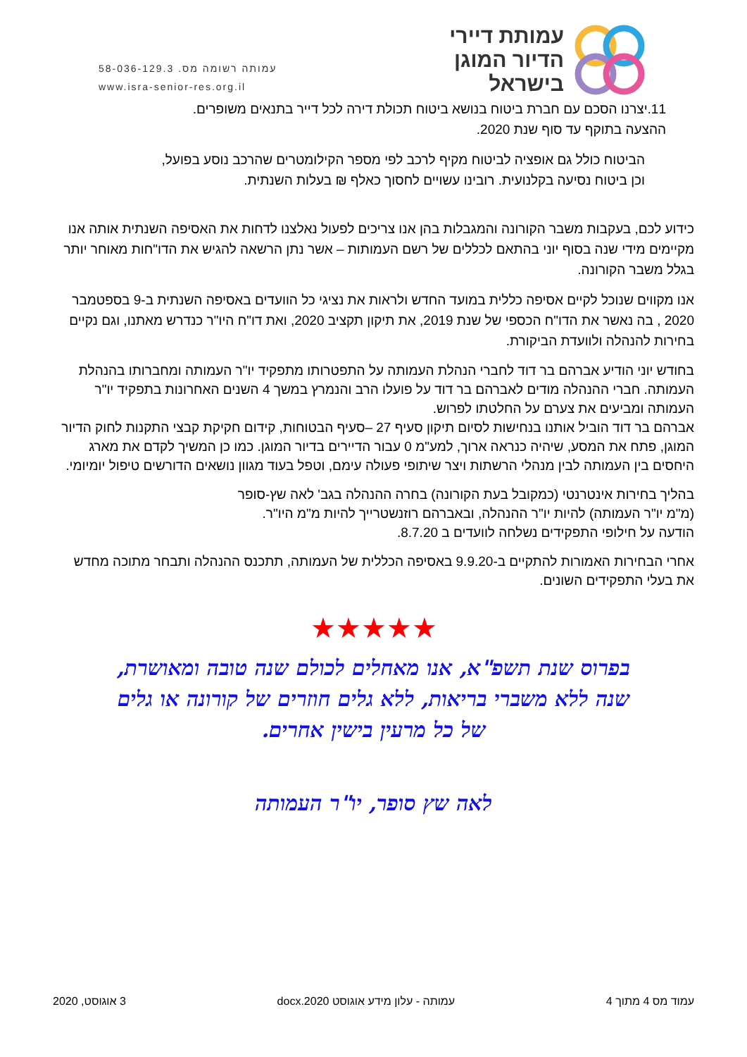עמותת דיירי
הדיור המוגן
בישראל
עמותה רשומה מס. 58-036-129.3
www.isra-senior-res.org.il
11.יצרנו הסכם עם חברת ביטוח בנושא ביטוח תכולת דירה לכל דייר בתנאים משופרים.
ההצעה בתוקף עד סוף שנת 2020.
הביטוח כולל גם אופציה לביטוח מקיף לרכב לפי מספר הקילומטרים שהרכב נוסע בפועל,
וכן ביטוח נסיעה בקלנועית. רובינו עשויים לחסוך כאלף ₪ בעלות השנתית.
כידוע לכם, בעקבות משבר הקורונה והמגבלות בהן אנו צריכים לפעול נאלצנו לדחות את האסיפה השנתית אותה אנו מקיימים מידי שנה בסוף יוני בהתאם לכללים של רשם העמותות – אשר נתן הרשאה להגיש את הדו"חות מאוחר יותר בגלל משבר הקורונה.
אנו מקווים שנוכל לקיים אסיפה כללית במועד החדש ולראות את נציגי כל הוועדים באסיפה השנתית ב-9 בספטמבר 2020 , בה נאשר את הדו"ח הכספי של שנת 2019, את תיקון תקציב 2020, ואת דו"ח היו"ר כנדרש מאתנו, וגם נקיים בחירות להנהלה ולוועדת הביקורת.
בחודש יוני הודיע אברהם בר דוד לחברי הנהלת העמותה על התפטרותו מתפקיד יו"ר העמותה ומחברותו בהנהלת העמותה. חברי ההנהלה מודים לאברהם בר דוד על פועלו הרב והנמרץ במשך 4 השנים האחרונות בתפקיד יו"ר העמותה ומביעים את צערם על החלטתו לפרוש.
אברהם בר דוד הוביל אותנו בנחישות לסיום תיקון סעיף 27 –סעיף הבטוחות, קידום חקיקת קבצי התקנות לחוק הדיור המוגן, פתח את המסע, שיהיה כנראה ארוך, למע"מ 0 עבור הדיירים בדיור המוגן. כמו כן המשיך לקדם את מארג היחסים בין העמותה לבין מנהלי הרשתות ויצר שיתופי פעולה עימם, וטפל בעוד מגוון נושאים הדורשים טיפול יומיומי.
בהליך בחירות אינטרנטי (כמקובל בעת הקורונה) בחרה ההנהלה בגב' לאה שץ-סופר
(מ"מ יו"ר העמותה) להיות יו"ר ההנהלה, ובאברהם רוזנשטרייך להיות מ"מ היו"ר.
הודעה על חילופי התפקידים נשלחה לוועדים ב 8.7.20.
אחרי הבחירות האמורות להתקיים ב-9.9.20 באסיפה הכללית של העמותה, תתכנס ההנהלה ותבחר מתוכה מחדש את בעלי התפקידים השונים.
★★★★★
בפרוס שנת תשפ"א, אנו מאחלים לכולם שנה טובה ומאושרת,
שנה ללא משברי בריאות, ללא גלים חוזרים של קורונה או גלים
של כל מרעין בישין אחרים.
לאה שץ סופר, יו"ר העמותה
עמוד מס 4 מתוך 4 עמותה - עלון מידע אוגוסט 2020.docx 3 אוגוסט, 2020